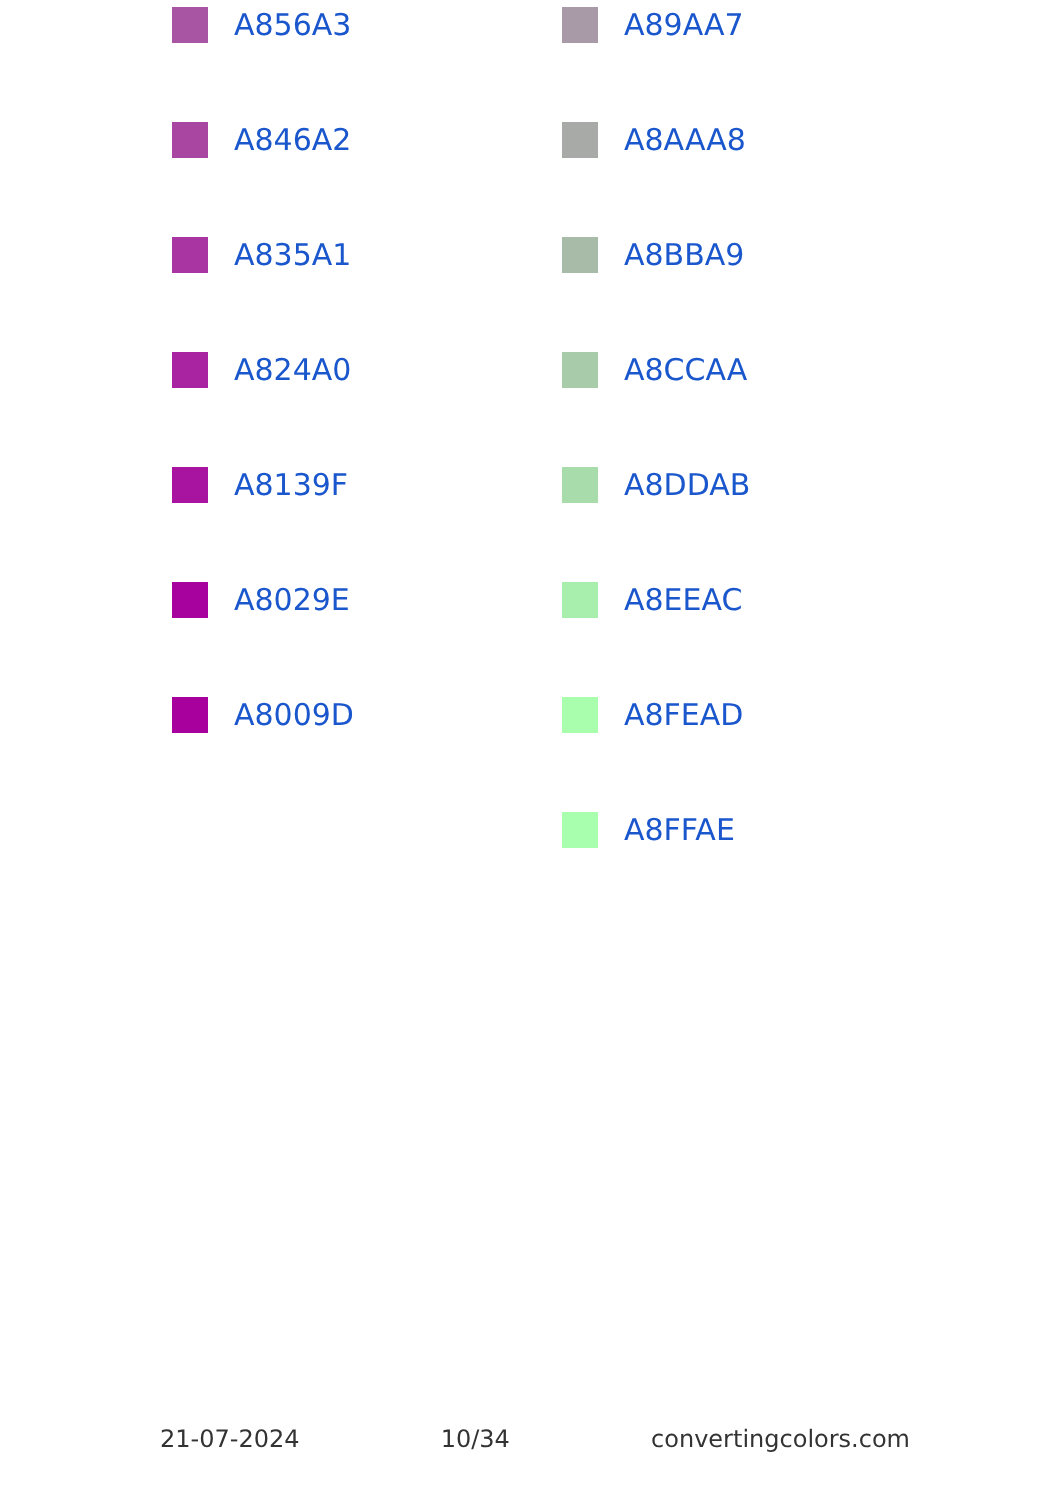A856A3
A846A2
A835A1
A824A0
A8139F
A8029E
A8009D
A89AA7
A8AAA8
A8BBA9
A8CCAA
A8DDAB
A8EEAC
A8FEAD
A8FFAE
21-07-2024 10/34 convertingcolors.com